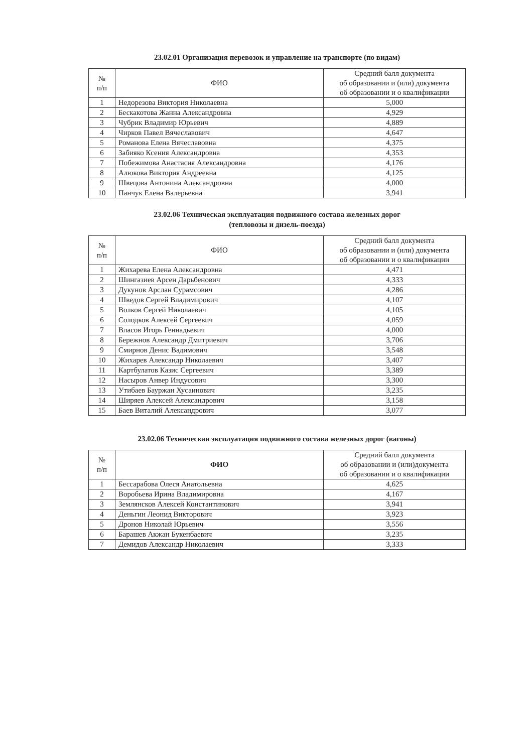23.02.01 Организация перевозок и управление на транспорте (по видам)
| № п/п | ФИО | Средний балл документа об образовании и (или) документа об образовании и о квалификации |
| --- | --- | --- |
| 1 | Недорезова Виктория Николаевна | 5,000 |
| 2 | Бескакотова Жанна Александровна | 4,929 |
| 3 | Чубрик Владимир Юрьевич | 4,889 |
| 4 | Чирков Павел Вячеславович | 4,647 |
| 5 | Романова Елена Вячеславовна | 4,375 |
| 6 | Забияко Ксения Александровна | 4,353 |
| 7 | Побежимова Анастасия Александровна | 4,176 |
| 8 | Алюкова Виктория Андреевна | 4,125 |
| 9 | Швецова Антонина Александровна | 4,000 |
| 10 | Панчук Елена Валерьевна | 3,941 |
23.02.06 Техническая эксплуатация подвижного состава железных дорог
(тепловозы и дизель-поезда)
| № п/п | ФИО | Средний балл документа об образовании и (или) документа об образовании и о квалификации |
| --- | --- | --- |
| 1 | Жихарева Елена Александровна | 4,471 |
| 2 | Шингазиев Арсен Дарьбенович | 4,333 |
| 3 | Дукунов Арслан Сурамсович | 4,286 |
| 4 | Шведов Сергей Владимирович | 4,107 |
| 5 | Волков Сергей Николаевич | 4,105 |
| 6 | Солодков Алексей Сергеевич | 4,059 |
| 7 | Власов Игорь Геннадьевич | 4,000 |
| 8 | Бережнов Александр Дмитриевич | 3,706 |
| 9 | Смирнов Денис Вадимович | 3,548 |
| 10 | Жихарев Александр Николаевич | 3,407 |
| 11 | Картбулатов Казис Сергеевич | 3,389 |
| 12 | Насыров Анвер Индусович | 3,300 |
| 13 | Утибаев Бауржан Хусаинович | 3,235 |
| 14 | Ширяев Алексей Александрович | 3,158 |
| 15 | Баев Виталий Александрович | 3,077 |
23.02.06 Техническая эксплуатация подвижного состава железных дорог (вагоны)
| № п/п | ФИО | Средний балл документа об образовании и (или)документа об образовании и о квалификации |
| --- | --- | --- |
| 1 | Бессарабова Олеся Анатольевна | 4,625 |
| 2 | Воробьева Ирина Владимировна | 4,167 |
| 3 | Землянсков Алексей Константинович | 3,941 |
| 4 | Деньгин Леонид Викторович | 3,923 |
| 5 | Дронов Николай Юрьевич | 3,556 |
| 6 | Барашев Акжан Букенбаевич | 3,235 |
| 7 | Демидов Александр Николаевич | 3,333 |